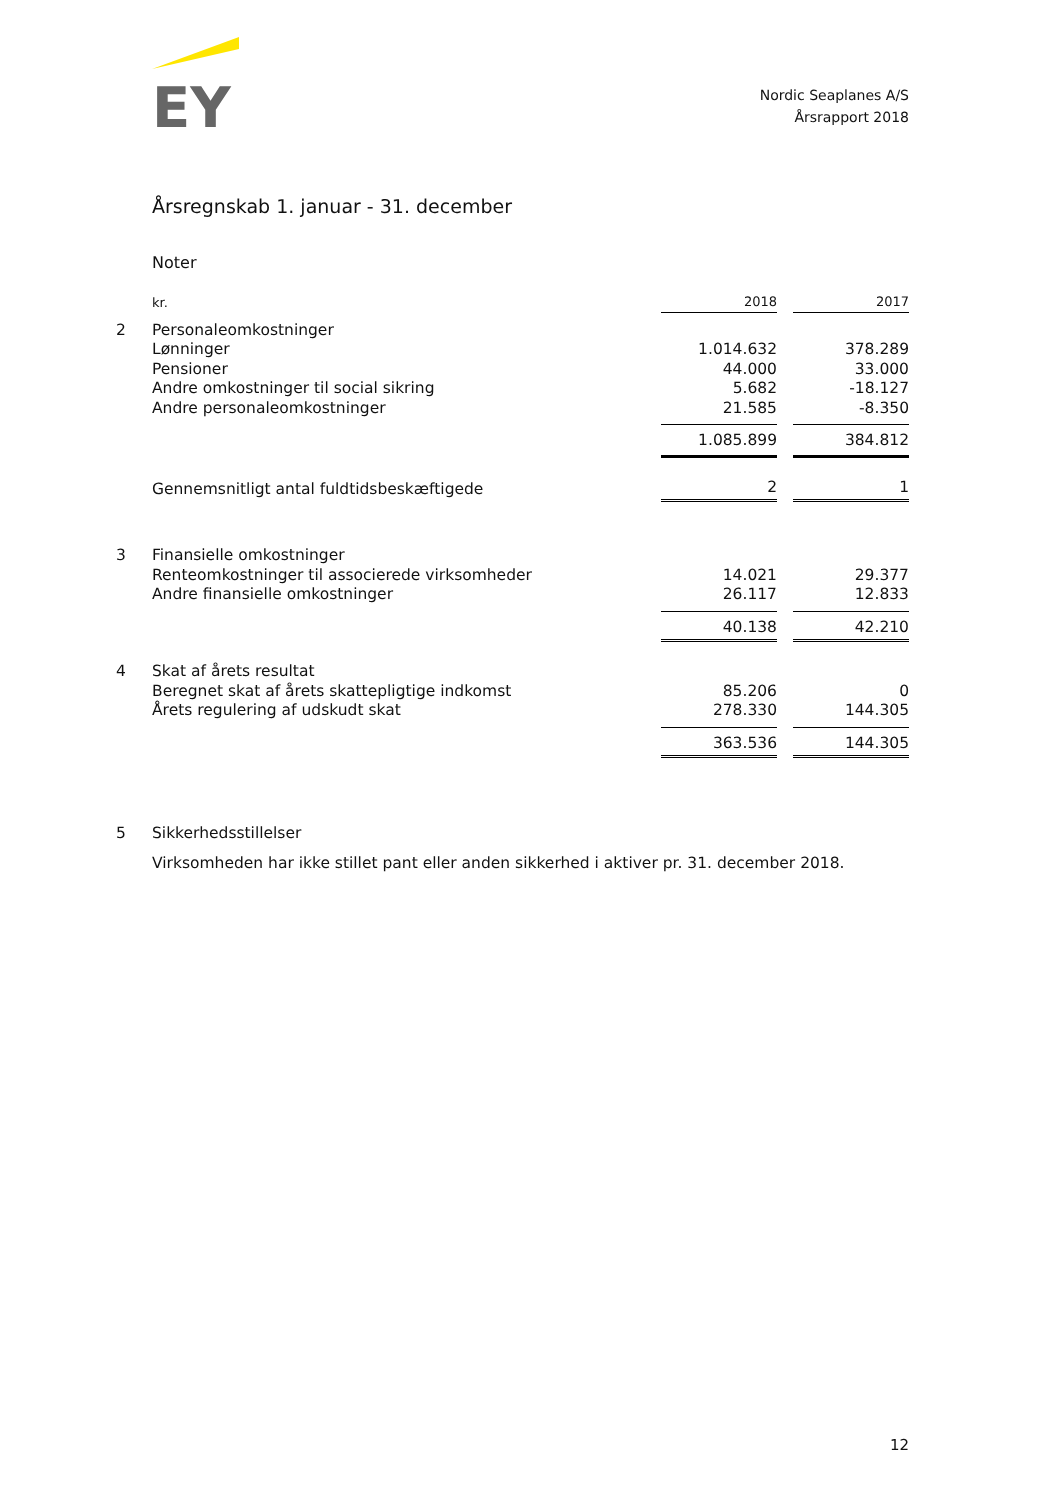EY
Nordic Seaplanes A/S
Årsrapport 2018
Årsregnskab 1. januar - 31. december
Noter
| | kr. | 2018 | | 2017 |
| 2 | Personaleomkostninger | | | |
| | Lønninger | 1.014.632 | | 378.289 |
| | Pensioner | 44.000 | | 33.000 |
| | Andre omkostninger til social sikring | 5.682 | | -18.127 |
| | Andre personaleomkostninger | 21.585 | | -8.350 |
| | | 1.085.899 | | 384.812 |
| | Gennemsnitligt antal fuldtidsbeskæftigede | 2 | | 1 |
| 3 | Finansielle omkostninger | | | |
| | Renteomkostninger til associerede virksomheder | 14.021 | | 29.377 |
| | Andre finansielle omkostninger | 26.117 | | 12.833 |
| | | 40.138 | | 42.210 |
| 4 | Skat af årets resultat | | | |
| | Beregnet skat af årets skattepligtige indkomst | 85.206 | | 0 |
| | Årets regulering af udskudt skat | 278.330 | | 144.305 |
| | | 363.536 | | 144.305 |
| 5 | Sikkerhedsstillelser | | | |
Virksomheden har ikke stillet pant eller anden sikkerhed i aktiver pr. 31. december 2018.
12